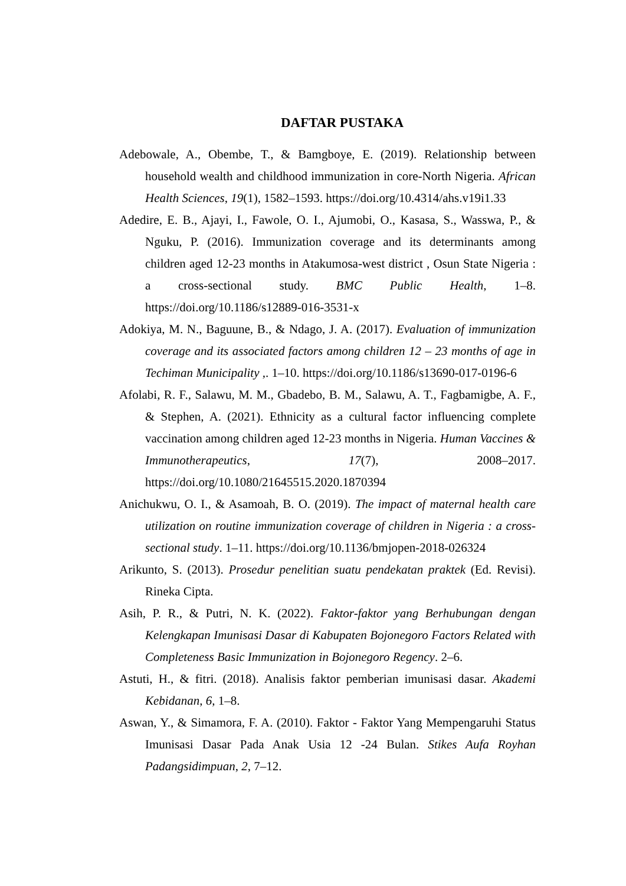DAFTAR PUSTAKA
Adebowale, A., Obembe, T., & Bamgboye, E. (2019). Relationship between household wealth and childhood immunization in core-North Nigeria. African Health Sciences, 19(1), 1582–1593. https://doi.org/10.4314/ahs.v19i1.33
Adedire, E. B., Ajayi, I., Fawole, O. I., Ajumobi, O., Kasasa, S., Wasswa, P., & Nguku, P. (2016). Immunization coverage and its determinants among children aged 12-23 months in Atakumosa-west district , Osun State Nigeria : a cross-sectional study. BMC Public Health, 1–8. https://doi.org/10.1186/s12889-016-3531-x
Adokiya, M. N., Baguune, B., & Ndago, J. A. (2017). Evaluation of immunization coverage and its associated factors among children 12 – 23 months of age in Techiman Municipality ,. 1–10. https://doi.org/10.1186/s13690-017-0196-6
Afolabi, R. F., Salawu, M. M., Gbadebo, B. M., Salawu, A. T., Fagbamigbe, A. F., & Stephen, A. (2021). Ethnicity as a cultural factor influencing complete vaccination among children aged 12-23 months in Nigeria. Human Vaccines & Immunotherapeutics, 17(7), 2008–2017. https://doi.org/10.1080/21645515.2020.1870394
Anichukwu, O. I., & Asamoah, B. O. (2019). The impact of maternal health care utilization on routine immunization coverage of children in Nigeria : a cross-sectional study. 1–11. https://doi.org/10.1136/bmjopen-2018-026324
Arikunto, S. (2013). Prosedur penelitian suatu pendekatan praktek (Ed. Revisi). Rineka Cipta.
Asih, P. R., & Putri, N. K. (2022). Faktor-faktor yang Berhubungan dengan Kelengkapan Imunisasi Dasar di Kabupaten Bojonegoro Factors Related with Completeness Basic Immunization in Bojonegoro Regency. 2–6.
Astuti, H., & fitri. (2018). Analisis faktor pemberian imunisasi dasar. Akademi Kebidanan, 6, 1–8.
Aswan, Y., & Simamora, F. A. (2010). Faktor - Faktor Yang Mempengaruhi Status Imunisasi Dasar Pada Anak Usia 12 -24 Bulan. Stikes Aufa Royhan Padangsidimpuan, 2, 7–12.